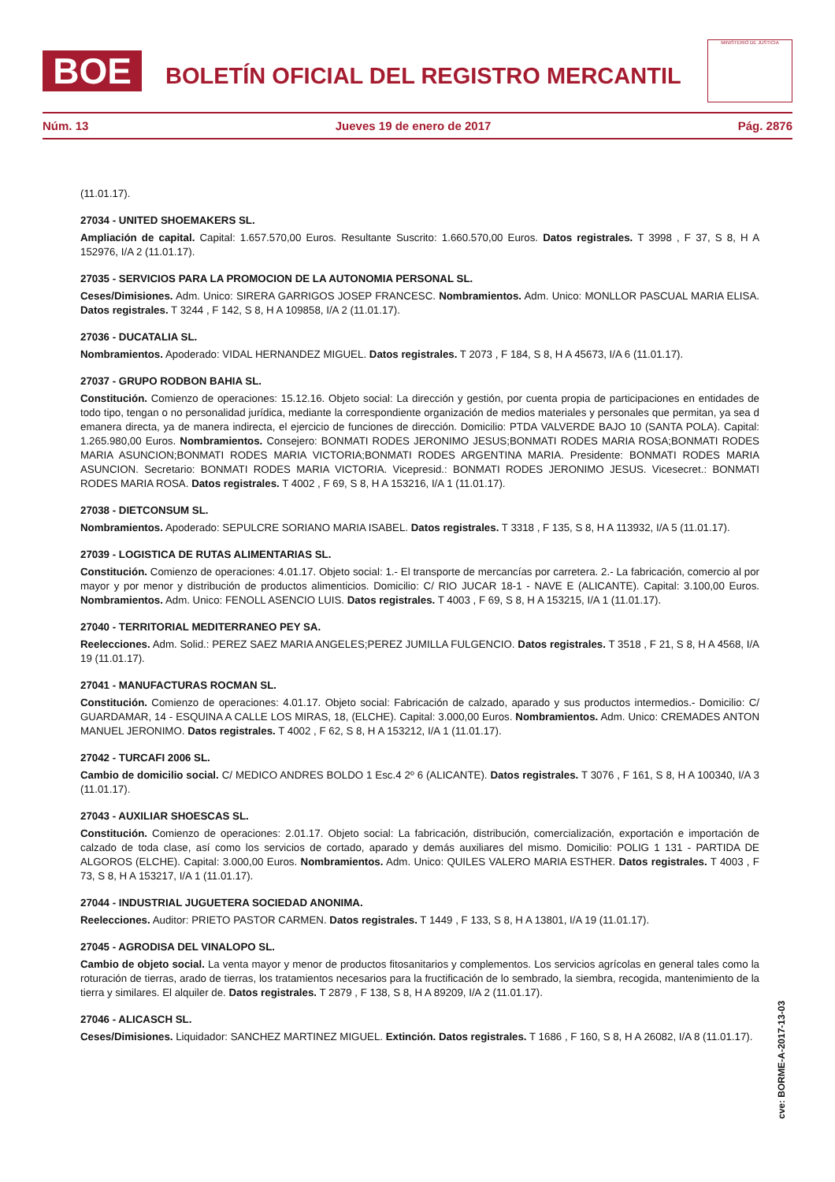BOE
BOLETÍN OFICIAL DEL REGISTRO MERCANTIL
MINISTERIO DE JUSTICIA
Núm. 13 Jueves 19 de enero de 2017 Pág. 2876
(11.01.17).
27034 - UNITED SHOEMAKERS SL.
Ampliación de capital. Capital: 1.657.570,00 Euros. Resultante Suscrito: 1.660.570,00 Euros. Datos registrales. T 3998 , F 37, S 8, H A 152976, I/A 2 (11.01.17).
27035 - SERVICIOS PARA LA PROMOCION DE LA AUTONOMIA PERSONAL SL.
Ceses/Dimisiones. Adm. Unico: SIRERA GARRIGOS JOSEP FRANCESC. Nombramientos. Adm. Unico: MONLLOR PASCUAL MARIA ELISA. Datos registrales. T 3244 , F 142, S 8, H A 109858, I/A 2 (11.01.17).
27036 - DUCATALIA SL.
Nombramientos. Apoderado: VIDAL HERNANDEZ MIGUEL. Datos registrales. T 2073 , F 184, S 8, H A 45673, I/A 6 (11.01.17).
27037 - GRUPO RODBON BAHIA SL.
Constitución. Comienzo de operaciones: 15.12.16. Objeto social: La dirección y gestión, por cuenta propia de participaciones en entidades de todo tipo, tengan o no personalidad jurídica, mediante la correspondiente organización de medios materiales y personales que permitan, ya sea d emanera directa, ya de manera indirecta, el ejercicio de funciones de dirección. Domicilio: PTDA VALVERDE BAJO 10 (SANTA POLA). Capital: 1.265.980,00 Euros. Nombramientos. Consejero: BONMATI RODES JERONIMO JESUS;BONMATI RODES MARIA ROSA;BONMATI RODES MARIA ASUNCION;BONMATI RODES MARIA VICTORIA;BONMATI RODES ARGENTINA MARIA. Presidente: BONMATI RODES MARIA ASUNCION. Secretario: BONMATI RODES MARIA VICTORIA. Vicepresid.: BONMATI RODES JERONIMO JESUS. Vicesecret.: BONMATI RODES MARIA ROSA. Datos registrales. T 4002 , F 69, S 8, H A 153216, I/A 1 (11.01.17).
27038 - DIETCONSUM SL.
Nombramientos. Apoderado: SEPULCRE SORIANO MARIA ISABEL. Datos registrales. T 3318 , F 135, S 8, H A 113932, I/A 5 (11.01.17).
27039 - LOGISTICA DE RUTAS ALIMENTARIAS SL.
Constitución. Comienzo de operaciones: 4.01.17. Objeto social: 1.- El transporte de mercancías por carretera. 2.- La fabricación, comercio al por mayor y por menor y distribución de productos alimenticios. Domicilio: C/ RIO JUCAR 18-1 - NAVE E (ALICANTE). Capital: 3.100,00 Euros. Nombramientos. Adm. Unico: FENOLL ASENCIO LUIS. Datos registrales. T 4003 , F 69, S 8, H A 153215, I/A 1 (11.01.17).
27040 - TERRITORIAL MEDITERRANEO PEY SA.
Reelecciones. Adm. Solid.: PEREZ SAEZ MARIA ANGELES;PEREZ JUMILLA FULGENCIO. Datos registrales. T 3518 , F 21, S 8, H A 4568, I/A 19 (11.01.17).
27041 - MANUFACTURAS ROCMAN SL.
Constitución. Comienzo de operaciones: 4.01.17. Objeto social: Fabricación de calzado, aparado y sus productos intermedios.- Domicilio: C/ GUARDAMAR, 14 - ESQUINA A CALLE LOS MIRAS, 18, (ELCHE). Capital: 3.000,00 Euros. Nombramientos. Adm. Unico: CREMADES ANTON MANUEL JERONIMO. Datos registrales. T 4002 , F 62, S 8, H A 153212, I/A 1 (11.01.17).
27042 - TURCAFI 2006 SL.
Cambio de domicilio social. C/ MEDICO ANDRES BOLDO 1 Esc.4 2º 6 (ALICANTE). Datos registrales. T 3076 , F 161, S 8, H A 100340, I/A 3 (11.01.17).
27043 - AUXILIAR SHOESCAS SL.
Constitución. Comienzo de operaciones: 2.01.17. Objeto social: La fabricación, distribución, comercialización, exportación e importación de calzado de toda clase, así como los servicios de cortado, aparado y demás auxiliares del mismo. Domicilio: POLIG 1 131 - PARTIDA DE ALGOROS (ELCHE). Capital: 3.000,00 Euros. Nombramientos. Adm. Unico: QUILES VALERO MARIA ESTHER. Datos registrales. T 4003 , F 73, S 8, H A 153217, I/A 1 (11.01.17).
27044 - INDUSTRIAL JUGUETERA SOCIEDAD ANONIMA.
Reelecciones. Auditor: PRIETO PASTOR CARMEN. Datos registrales. T 1449 , F 133, S 8, H A 13801, I/A 19 (11.01.17).
27045 - AGRODISA DEL VINALOPO SL.
Cambio de objeto social. La venta mayor y menor de productos fitosanitarios y complementos. Los servicios agrícolas en general tales como la roturación de tierras, arado de tierras, los tratamientos necesarios para la fructificación de lo sembrado, la siembra, recogida, mantenimiento de la tierra y similares. El alquiler de. Datos registrales. T 2879 , F 138, S 8, H A 89209, I/A 2 (11.01.17).
27046 - ALICASCH SL.
Ceses/Dimisiones. Liquidador: SANCHEZ MARTINEZ MIGUEL. Extinción. Datos registrales. T 1686 , F 160, S 8, H A 26082, I/A 8 (11.01.17).
cve: BORME-A-2017-13-03